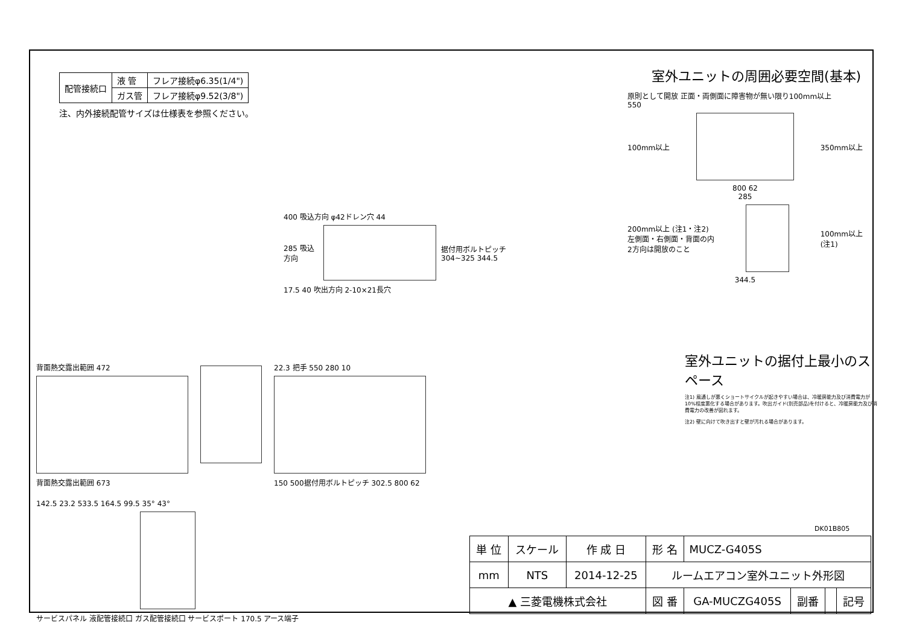| 配管接続口 | 液 管 | フレア接続φ6.35(1/4") |
| | ガス管 | フレア接続φ9.52(3/8") |
注、内外接続配管サイズは仕様表を参照ください。
室外ユニットの周囲必要空間(基本)
原則として開放 正面・両側面に障害物が無い限り100mm以上
550
100mm以上 350mm以上
800 62
285
200mm以上 (注1・注2)
左側面・右側面・背面の内
2方向は開放のこと
100mm以上
(注1)
344.5
400 吸込方向 φ42ドレン穴 44
285 吸込方向 据付用ボルトピッチ 304~325 344.5
17.5 40 吹出方向 2-10×21長穴
背面熱交露出範囲 472
背面熱交露出範囲 673
22.3 把手 550 280 10
150 500据付用ボルトピッチ 302.5 800 62
142.5 23.2 533.5 164.5 99.5 35° 43°
サービスパネル 液配管接続口 ガス配管接続口 サービスポート 170.5 アース端子
室外ユニットの据付上最小のスペース
注1) 風通しが悪くショートサイクルが起きやすい場合は、冷暖房能力及び消費電力が10%程度悪化する場合があります。吹出ガイド(別売部品)を付けると、冷暖房能力及び消費電力の改善が図れます。
注2) 壁に向けて吹き出すと壁が汚れる場合があります。
DK01B805
| 単 位 | スケール | 作 成 日 | 形 名 | MUCZ-G405S | | | |
| mm | NTS | 2014-12-25 | ルームエアコン室外ユニット外形図 | | | | |
| ▲ 三菱電機株式会社 | | | 図 番 | GA-MUCZG405S | 副番 | | 記号 |